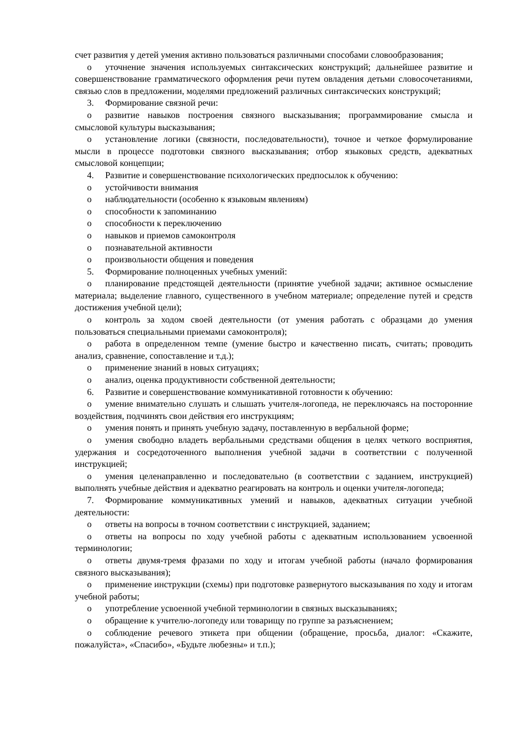счет развития у детей умения активно пользоваться различными способами словообразования;
o уточнение значения используемых синтаксических конструкций; дальнейшее развитие и совершенствование грамматического оформления речи путем овладения детьми словосочетаниями, связью слов в предложении, моделями предложений различных синтаксических конструкций;
3. Формирование связной речи:
o развитие навыков построения связного высказывания; программирование смысла и смысловой культуры высказывания;
o установление логики (связности, последовательности), точное и четкое формулирование мысли в процессе подготовки связного высказывания; отбор языковых средств, адекватных смысловой концепции;
4. Развитие и совершенствование психологических предпосылок к обучению:
o устойчивости внимания
o наблюдательности (особенно к языковым явлениям)
o способности к запоминанию
o способности к переключению
o навыков и приемов самоконтроля
o познавательной активности
o произвольности общения и поведения
5. Формирование полноценных учебных умений:
o планирование предстоящей деятельности (принятие учебной задачи; активное осмысление материала; выделение главного, существенного в учебном материале; определение путей и средств достижения учебной цели);
o контроль за ходом своей деятельности (от умения работать с образцами до умения пользоваться специальными приемами самоконтроля);
o работа в определенном темпе (умение быстро и качественно писать, считать; проводить анализ, сравнение, сопоставление и т.д.);
o применение знаний в новых ситуациях;
o анализ, оценка продуктивности собственной деятельности;
6. Развитие и совершенствование коммуникативной готовности к обучению:
o умение внимательно слушать и слышать учителя-логопеда, не переключаясь на посторонние воздействия, подчинять свои действия его инструкциям;
o умения понять и принять учебную задачу, поставленную в вербальной форме;
o умения свободно владеть вербальными средствами общения в целях четкого восприятия, удержания и сосредоточенного выполнения учебной задачи в соответствии с полученной инструкцией;
o умения целенаправленно и последовательно (в соответствии с заданием, инструкцией) выполнять учебные действия и адекватно реагировать на контроль и оценки учителя-логопеда;
7. Формирование коммуникативных умений и навыков, адекватных ситуации учебной деятельности:
o ответы на вопросы в точном соответствии с инструкцией, заданием;
o ответы на вопросы по ходу учебной работы с адекватным использованием усвоенной терминологии;
o ответы двумя-тремя фразами по ходу и итогам учебной работы (начало формирования связного высказывания);
o применение инструкции (схемы) при подготовке развернутого высказывания по ходу и итогам учебной работы;
o употребление усвоенной учебной терминологии в связных высказываниях;
o обращение к учителю-логопеду или товарищу по группе за разъяснением;
o соблюдение речевого этикета при общении (обращение, просьба, диалог: «Скажите, пожалуйста», «Спасибо», «Будьте любезны» и т.п.);